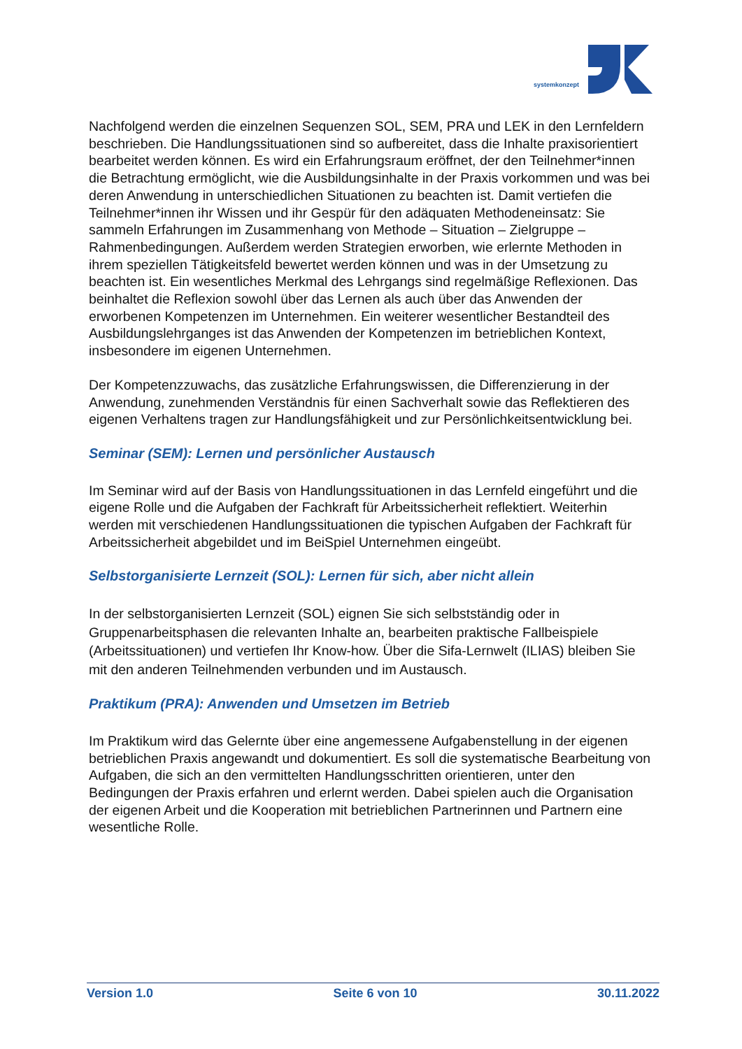systemkonzept
Nachfolgend werden die einzelnen Sequenzen SOL, SEM, PRA und LEK in den Lernfeldern beschrieben. Die Handlungssituationen sind so aufbereitet, dass die Inhalte praxisorientiert bearbeitet werden können. Es wird ein Erfahrungsraum eröffnet, der den Teilnehmer*innen die Betrachtung ermöglicht, wie die Ausbildungsinhalte in der Praxis vorkommen und was bei deren Anwendung in unterschiedlichen Situationen zu beachten ist. Damit vertiefen die Teilnehmer*innen ihr Wissen und ihr Gespür für den adäquaten Methodeneinsatz: Sie sammeln Erfahrungen im Zusammenhang von Methode – Situation – Zielgruppe – Rahmenbedingungen. Außerdem werden Strategien erworben, wie erlernte Methoden in ihrem speziellen Tätigkeitsfeld bewertet werden können und was in der Umsetzung zu beachten ist. Ein wesentliches Merkmal des Lehrgangs sind regelmäßige Reflexionen. Das beinhaltet die Reflexion sowohl über das Lernen als auch über das Anwenden der erworbenen Kompetenzen im Unternehmen. Ein weiterer wesentlicher Bestandteil des Ausbildungslehrganges ist das Anwenden der Kompetenzen im betrieblichen Kontext, insbesondere im eigenen Unternehmen.
Der Kompetenzzuwachs, das zusätzliche Erfahrungswissen, die Differenzierung in der Anwendung, zunehmenden Verständnis für einen Sachverhalt sowie das Reflektieren des eigenen Verhaltens tragen zur Handlungsfähigkeit und zur Persönlichkeitsentwicklung bei.
Seminar (SEM): Lernen und persönlicher Austausch
Im Seminar wird auf der Basis von Handlungssituationen in das Lernfeld eingeführt und die eigene Rolle und die Aufgaben der Fachkraft für Arbeitssicherheit reflektiert. Weiterhin werden mit verschiedenen Handlungssituationen die typischen Aufgaben der Fachkraft für Arbeitssicherheit abgebildet und im BeiSpiel Unternehmen eingeübt.
Selbstorganisierte Lernzeit (SOL): Lernen für sich, aber nicht allein
In der selbstorganisierten Lernzeit (SOL) eignen Sie sich selbstständig oder in Gruppenarbeitsphasen die relevanten Inhalte an, bearbeiten praktische Fallbeispiele (Arbeitssituationen) und vertiefen Ihr Know-how. Über die Sifa-Lernwelt (ILIAS) bleiben Sie mit den anderen Teilnehmenden verbunden und im Austausch.
Praktikum (PRA): Anwenden und Umsetzen im Betrieb
Im Praktikum wird das Gelernte über eine angemessene Aufgabenstellung in der eigenen betrieblichen Praxis angewandt und dokumentiert. Es soll die systematische Bearbeitung von Aufgaben, die sich an den vermittelten Handlungsschritten orientieren, unter den Bedingungen der Praxis erfahren und erlernt werden. Dabei spielen auch die Organisation der eigenen Arbeit und die Kooperation mit betrieblichen Partnerinnen und Partnern eine wesentliche Rolle.
Version 1.0 Seite 6 von 10 30.11.2022